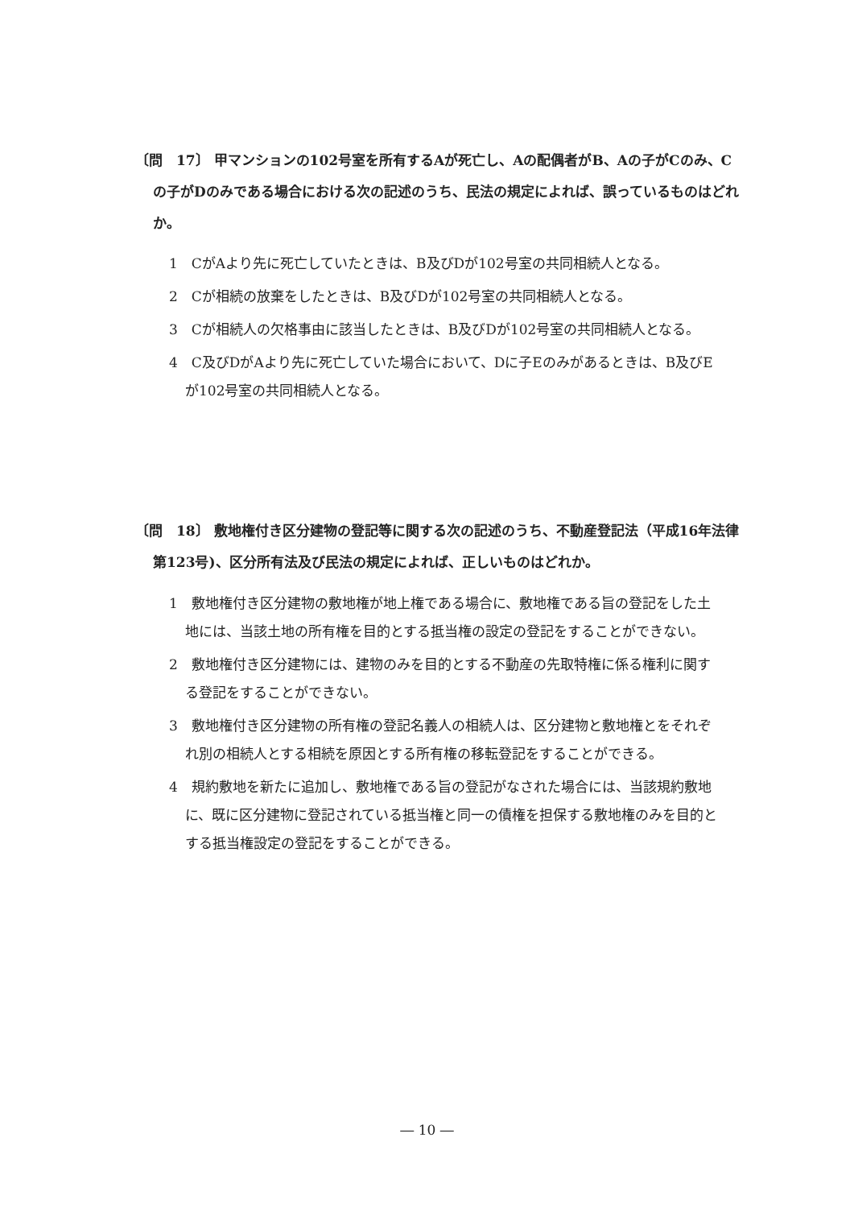〔問　17〕 甲マンションの102号室を所有するAが死亡し、Aの配偶者がB、Aの子がCのみ、Cの子がDのみである場合における次の記述のうち、民法の規定によれば、誤っているものはどれか。
1　CがAより先に死亡していたときは、B及びDが102号室の共同相続人となる。
2　Cが相続の放棄をしたときは、B及びDが102号室の共同相続人となる。
3　Cが相続人の欠格事由に該当したときは、B及びDが102号室の共同相続人となる。
4　C及びDがAより先に死亡していた場合において、Dに子Eのみがあるときは、B及びEが102号室の共同相続人となる。
〔問　18〕 敷地権付き区分建物の登記等に関する次の記述のうち、不動産登記法（平成16年法律第123号)、区分所有法及び民法の規定によれば、正しいものはどれか。
1　敷地権付き区分建物の敷地権が地上権である場合に、敷地権である旨の登記をした土地には、当該土地の所有権を目的とする抵当権の設定の登記をすることができない。
2　敷地権付き区分建物には、建物のみを目的とする不動産の先取特権に係る権利に関する登記をすることができない。
3　敷地権付き区分建物の所有権の登記名義人の相続人は、区分建物と敷地権とをそれぞれ別の相続人とする相続を原因とする所有権の移転登記をすることができる。
4　規約敷地を新たに追加し、敷地権である旨の登記がなされた場合には、当該規約敷地に、既に区分建物に登記されている抵当権と同一の債権を担保する敷地権のみを目的とする抵当権設定の登記をすることができる。
― 10 ―